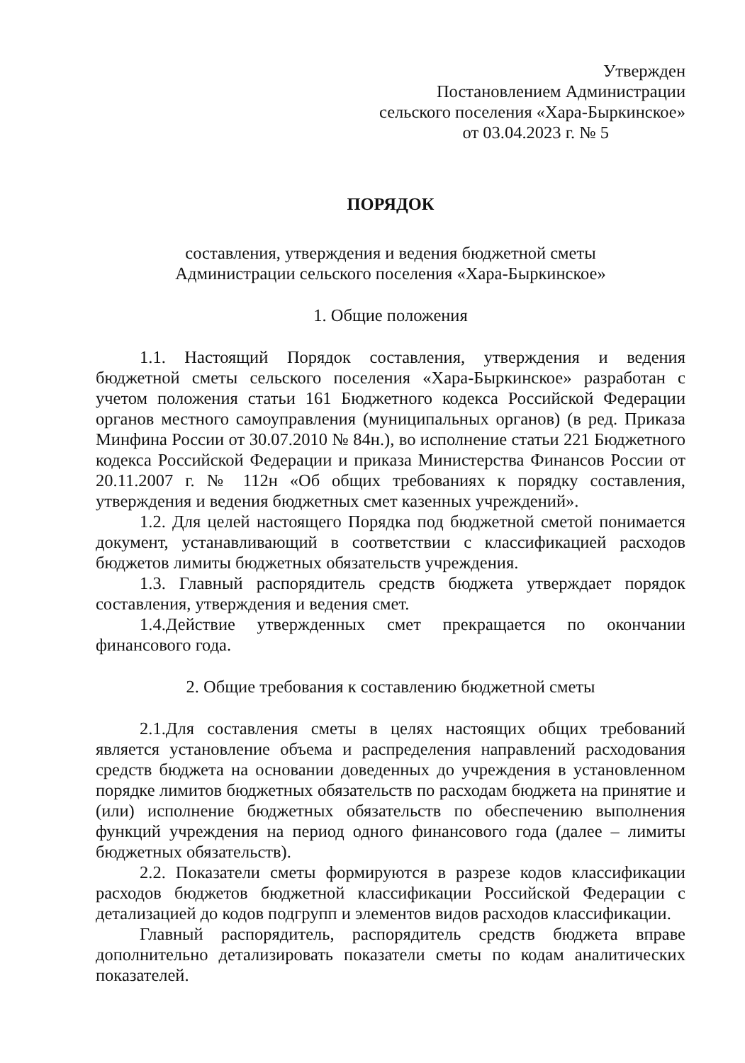Утвержден
Постановлением Администрации
сельского поселения «Хара-Быркинское»
от 03.04.2023 г. № 5
ПОРЯДОК
составления, утверждения и ведения бюджетной сметы
Администрации сельского поселения «Хара-Быркинское»
1. Общие положения
1.1. Настоящий Порядок составления, утверждения и ведения бюджетной сметы сельского поселения «Хара-Быркинское» разработан с учетом положения статьи 161 Бюджетного кодекса Российской Федерации органов местного самоуправления (муниципальных органов) (в ред. Приказа Минфина России от 30.07.2010 № 84н.), во исполнение статьи 221 Бюджетного кодекса Российской Федерации и приказа Министерства Финансов России от 20.11.2007 г. № 112н «Об общих требованиях к порядку составления, утверждения и ведения бюджетных смет казенных учреждений».
1.2. Для целей настоящего Порядка под бюджетной сметой понимается документ, устанавливающий в соответствии с классификацией расходов бюджетов лимиты бюджетных обязательств учреждения.
1.3. Главный распорядитель средств бюджета утверждает порядок составления, утверждения и ведения смет.
1.4.Действие утвержденных смет прекращается по окончании финансового года.
2. Общие требования к составлению бюджетной сметы
2.1.Для составления сметы в целях настоящих общих требований является установление объема и распределения направлений расходования средств бюджета на основании доведенных до учреждения в установленном порядке лимитов бюджетных обязательств по расходам бюджета на принятие и (или) исполнение бюджетных обязательств по обеспечению выполнения функций учреждения на период одного финансового года (далее – лимиты бюджетных обязательств).
2.2. Показатели сметы формируются в разрезе кодов классификации расходов бюджетов бюджетной классификации Российской Федерации с детализацией до кодов подгрупп и элементов видов расходов классификации.
Главный распорядитель, распорядитель средств бюджета вправе дополнительно детализировать показатели сметы по кодам аналитических показателей.